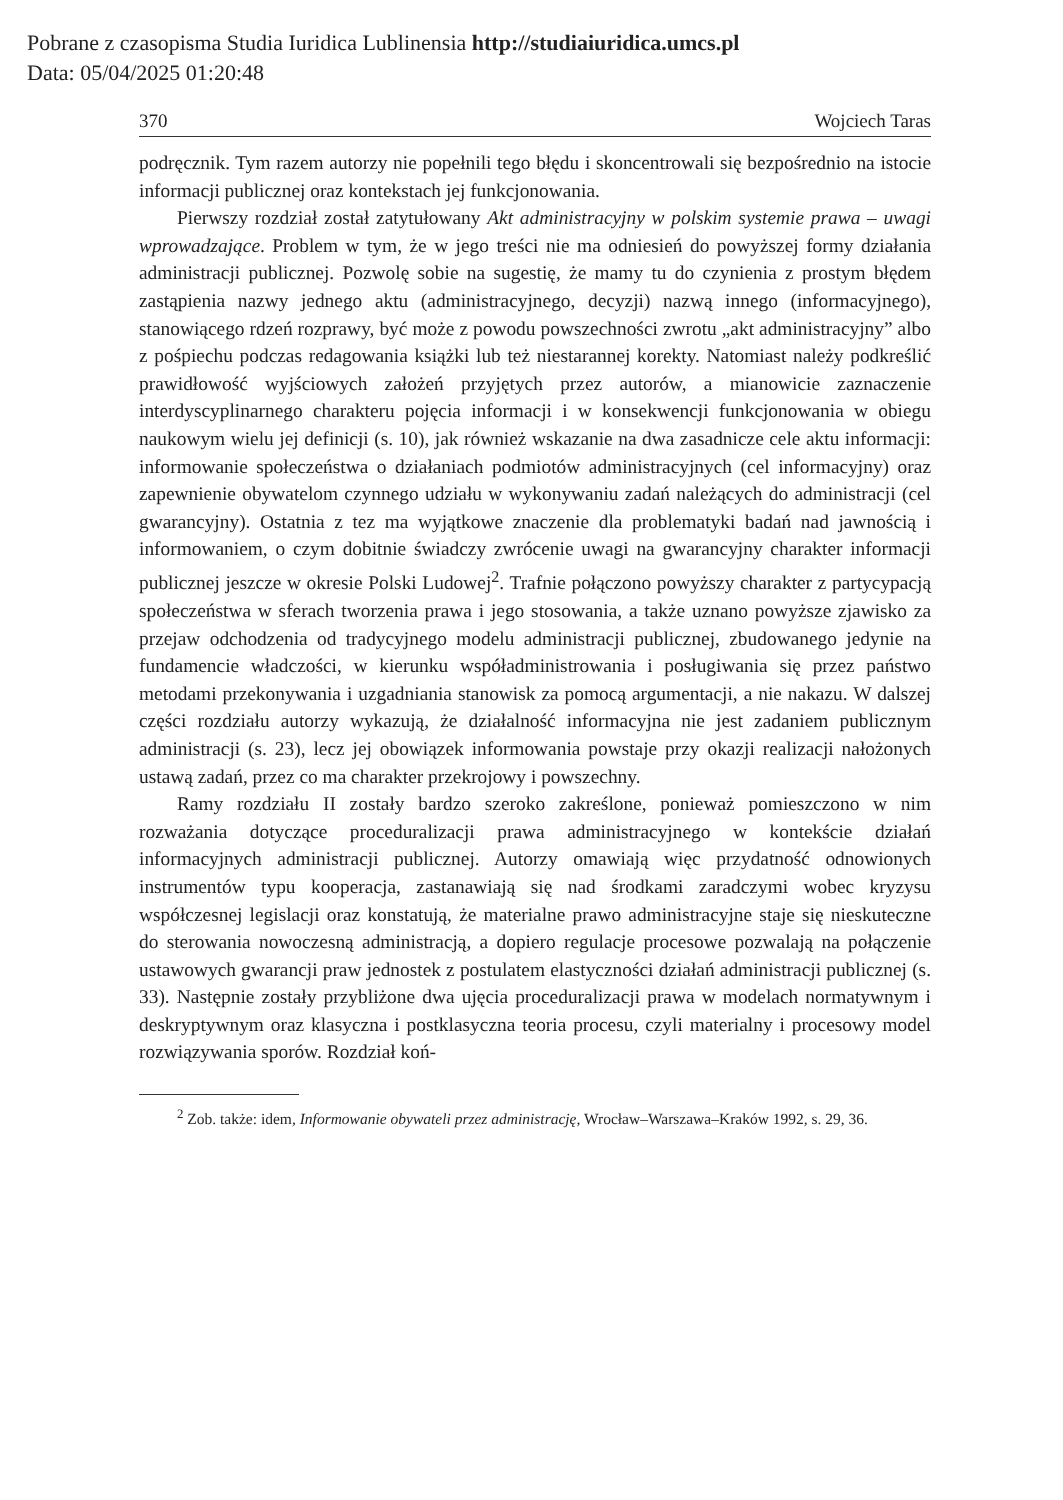Pobrane z czasopisma Studia Iuridica Lublinensia http://studiaiuridica.umcs.pl
Data: 05/04/2025 01:20:48
370 Wojciech Taras
podręcznik. Tym razem autorzy nie popełnili tego błędu i skoncentrowali się bezpośrednio na istocie informacji publicznej oraz kontekstach jej funkcjonowania.
Pierwszy rozdział został zatytułowany Akt administracyjny w polskim systemie prawa – uwagi wprowadzające. Problem w tym, że w jego treści nie ma odniesień do powyższej formy działania administracji publicznej. Pozwolę sobie na sugestię, że mamy tu do czynienia z prostym błędem zastąpienia nazwy jednego aktu (administracyjnego, decyzji) nazwą innego (informacyjnego), stanowiącego rdzeń rozprawy, być może z powodu powszechności zwrotu „akt administracyjny” albo z pośpiechu podczas redagowania książki lub też niestarannej korekty. Natomiast należy podkreślić prawidłowość wyjściowych założeń przyjętych przez autorów, a mianowicie zaznaczenie interdyscyplinarnego charakteru pojęcia informacji i w konsekwencji funkcjonowania w obiegu naukowym wielu jej definicji (s. 10), jak również wskazanie na dwa zasadnicze cele aktu informacji: informowanie społeczeństwa o działaniach podmiotów administracyjnych (cel informacyjny) oraz zapewnienie obywatelom czynnego udziału w wykonywaniu zadań należących do administracji (cel gwarancyjny). Ostatnia z tez ma wyjątkowe znaczenie dla problematyki badań nad jawnością i informowaniem, o czym dobitnie świadczy zwrócenie uwagi na gwarancyjny charakter informacji publicznej jeszcze w okresie Polski Ludowej<sup>2</sup>. Trafnie połączono powyższy charakter z partycypacją społeczeństwa w sferach tworzenia prawa i jego stosowania, a także uznano powyższe zjawisko za przejaw odchodzenia od tradycyjnego modelu administracji publicznej, zbudowanego jedynie na fundamencie władczości, w kierunku współadministrowania i posługiwania się przez państwo metodami przekonywania i uzgadniania stanowisk za pomocą argumentacji, a nie nakazu. W dalszej części rozdziału autorzy wykazują, że działalność informacyjna nie jest zadaniem publicznym administracji (s. 23), lecz jej obowiązek informowania powstaje przy okazji realizacji nałożonych ustawą zadań, przez co ma charakter przekrojowy i powszechny.
Ramy rozdziału II zostały bardzo szeroko zakreślone, ponieważ pomieszczono w nim rozważania dotyczące proceduralizacji prawa administracyjnego w kontekście działań informacyjnych administracji publicznej. Autorzy omawiają więc przydatność odnowionych instrumentów typu kooperacja, zastanawiają się nad środkami zaradczymi wobec kryzysu współczesnej legislacji oraz konstatują, że materialne prawo administracyjne staje się nieskuteczne do sterowania nowoczesną administracją, a dopiero regulacje procesowe pozwalają na połączenie ustawowych gwarancji praw jednostek z postulatem elastyczności działań administracji publicznej (s. 33). Następnie zostały przybliżone dwa ujęcia proceduralizacji prawa w modelach normatywnym i deskryptywnym oraz klasyczna i postklasyczna teoria procesu, czyli materialny i procesowy model rozwiązywania sporów. Rozdział koń-
<sup>2</sup> Zob. także: idem, Informowanie obywateli przez administrację, Wrocław–Warszawa–Kraków 1992, s. 29, 36.